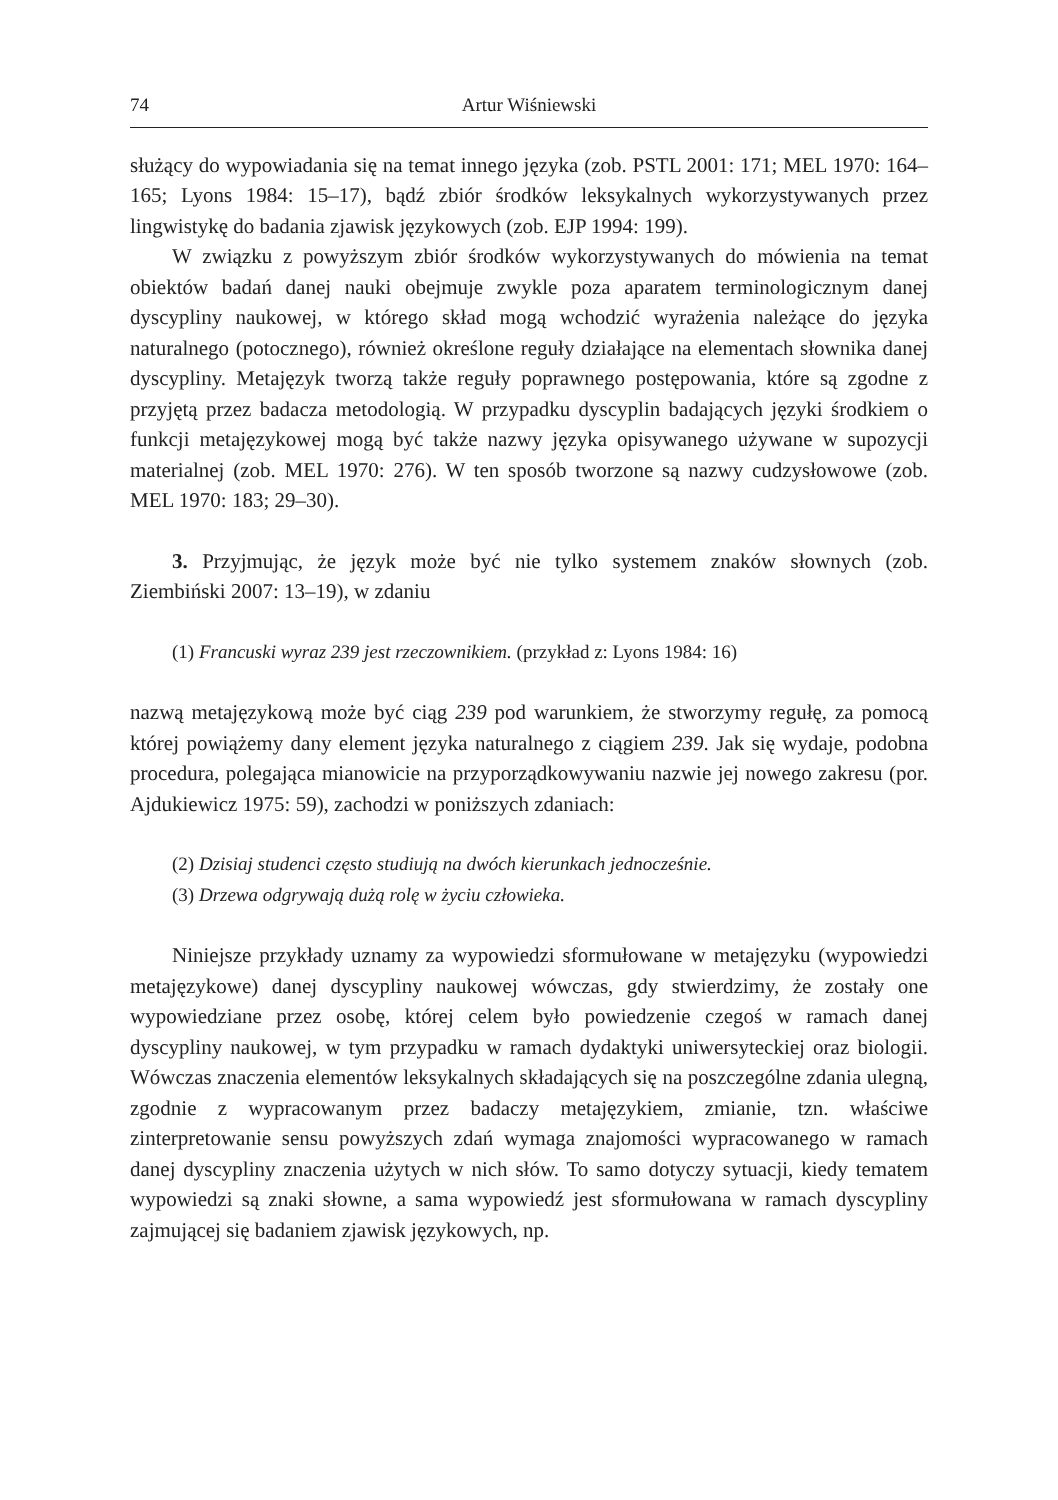74 Artur Wiśniewski
służący do wypowiadania się na temat innego języka (zob. PSTL 2001: 171; MEL 1970: 164–165; Lyons 1984: 15–17), bądź zbiór środków leksykalnych wykorzystywanych przez lingwistykę do badania zjawisk językowych (zob. EJP 1994: 199).
W związku z powyższym zbiór środków wykorzystywanych do mówienia na temat obiektów badań danej nauki obejmuje zwykle poza aparatem terminologicznym danej dyscypliny naukowej, w którego skład mogą wchodzić wyrażenia należące do języka naturalnego (potocznego), również określone reguły działające na elementach słownika danej dyscypliny. Metajęzyk tworzą także reguły poprawnego postępowania, które są zgodne z przyjętą przez badacza metodologią. W przypadku dyscyplin badających języki środkiem o funkcji metajęzykowej mogą być także nazwy języka opisywanego używane w supozycji materialnej (zob. MEL 1970: 276). W ten sposób tworzone są nazwy cudzysłowowe (zob. MEL 1970: 183; 29–30).
3. Przyjmując, że język może być nie tylko systemem znaków słownych (zob. Ziembiński 2007: 13–19), w zdaniu
(1) Francuski wyraz 239 jest rzeczownikiem. (przykład z: Lyons 1984: 16)
nazwą metajęzykową może być ciąg 239 pod warunkiem, że stworzymy regułę, za pomocą której powiążemy dany element języka naturalnego z ciągiem 239. Jak się wydaje, podobna procedura, polegająca mianowicie na przyporządkowywaniu nazwie jej nowego zakresu (por. Ajdukiewicz 1975: 59), zachodzi w poniższych zdaniach:
(2) Dzisiaj studenci często studiują na dwóch kierunkach jednocześnie.
(3) Drzewa odgrywają dużą rolę w życiu człowieka.
Niniejsze przykłady uznamy za wypowiedzi sformułowane w metajęzyku (wypowiedzi metajęzykowe) danej dyscypliny naukowej wówczas, gdy stwierdzimy, że zostały one wypowiedziane przez osobę, której celem było powiedzenie czegoś w ramach danej dyscypliny naukowej, w tym przypadku w ramach dydaktyki uniwersyteckiej oraz biologii. Wówczas znaczenia elementów leksykalnych składających się na poszczególne zdania ulegną, zgodnie z wypracowanym przez badaczy metajęzykiem, zmianie, tzn. właściwe zinterpretowanie sensu powyższych zdań wymaga znajomości wypracowanego w ramach danej dyscypliny znaczenia użytych w nich słów. To samo dotyczy sytuacji, kiedy tematem wypowiedzi są znaki słowne, a sama wypowiedź jest sformułowana w ramach dyscypliny zajmującej się badaniem zjawisk językowych, np.